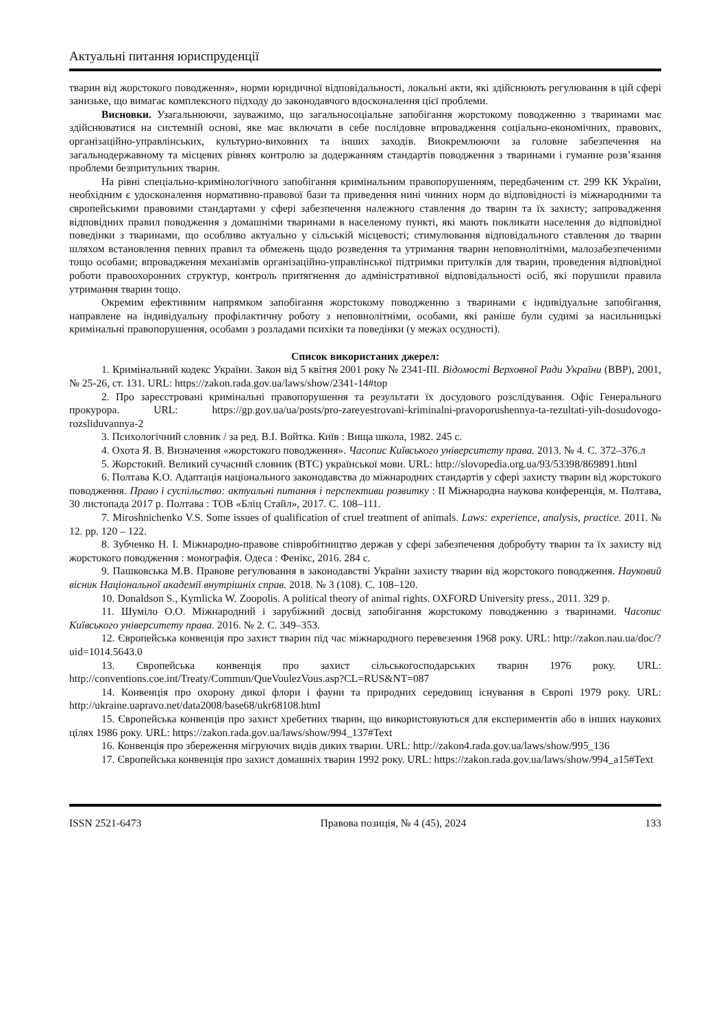Актуальні питання юриспруденції
тварин від жорстокого поводження», норми юридичної відповідальності, локальні акти, які здійснюють регулювання в цій сфері занизьке, що вимагає комплексного підходу до законодавчого вдосконалення цієї проблеми.
Висновки. Узагальнюючи, зауважимо, що загальносоціальне запобігання жорстокому поводженню з тваринами має здійснюватися на системній основі, яке має включати в себе послідовне впровадження соціально-економічних, правових, організаційно-управлінських, культурно-виховних та інших заходів. Виокремлюючи за головне забезпечення на загальнодержавному та місцевих рівнях контролю за додержанням стандартів поводження з тваринами і гуманне розв’язання проблеми безпритульних тварин.
На рівні спеціально-кримінологічного запобігання кримінальним правопорушенням, передбаченим ст. 299 КК України, необхідним є удосконалення нормативно-правової бази та приведення нині чинних норм до відповідності із міжнародними та європейськими правовими стандартами у сфері забезпечення належного ставлення до тварин та їх захисту; запровадження відповідних правил поводження з домашніми тваринами в населеному пункті, які мають покликати населення до відповідної поведінки з тваринами, що особливо актуально у сільській місцевості; стимулювання відповідального ставлення до тварин шляхом встановлення певних правил та обмежень щодо розведення та утримання тварин неповнолітніми, малозабезпеченими тощо особами; впровадження механізмів організаційно-управлінської підтримки притулків для тварин, проведення відповідної роботи правоохоронних структур, контроль притягнення до адміністративної відповідальності осіб, які порушили правила утримання тварин тощо.
Окремим ефективним напрямком запобігання жорстокому поводженню з тваринами є індивідуальне запобігання, направлене на індивідуальну профілактичну роботу з неповнолітніми, особами, які раніше були судимі за насильницькі кримінальні правопорушення, особами з розладами психіки та поведінки (у межах осудності).
Список використаних джерел:
1. Кримінальний кодекс України. Закон від 5 квітня 2001 року № 2341-III. Відомості Верховної Ради України (ВВР), 2001, № 25-26, ст. 131. URL: https://zakon.rada.gov.ua/laws/show/2341-14#top
2. Про зареєстровані кримінальні правопорушення та результати їх досудового розслідування. Офіс Генерального прокурора. URL: https://gp.gov.ua/ua/posts/pro-zareyestrovani-kriminalni-pravoporushennya-ta-rezultati-yih-dosudovogo-rozsliduvannya-2
3. Психологічний словник / за ред. В.І. Войтка. Київ : Вища школа, 1982. 245 с.
4. Охота Я. В. Визначення «жорстокого поводження». Часопис Київського університету права. 2013. № 4. С. 372–376.л
5. Жорстокий. Великий сучасний словник (ВТС) української мови. URL: http://slovopedia.org.ua/93/53398/869891.html
6. Полтава К.О. Адаптація національного законодавства до міжнародних стандартів у сфері захисту тварин від жорстокого поводження. Право і суспільство: актуальні питання і перспективи розвитку : II Міжнародна наукова конференція, м. Полтава, 30 листопада 2017 р. Полтава : ТОВ «Бліц Стайл», 2017. С. 108–111.
7. Miroshnichenko V.S. Some issues of qualification of cruel treatment of animals. Laws: experience, analysis, practice. 2011. № 12. pp. 120 – 122.
8. Зубченко Н. І. Міжнародно-правове співробітництво держав у сфері забезпечення добробуту тварин та їх захисту від жорстокого поводження : монографія. Одеса : Фенікс, 2016. 284 с.
9. Пашковська М.В. Правове регулювання в законодавстві України захисту тварин від жорстокого поводження. Науковий вісник Національної академії внутрішніх справ. 2018. № 3 (108). С. 108–120.
10. Donaldson S., Kymlicka W. Zoopolis. A political theory of animal rights. OXFORD University press., 2011. 329 p.
11. Шуміло О.О. Міжнародний і зарубіжний досвід запобігання жорстокому поводженню з тваринами. Часопис Київського університету права. 2016. № 2. С. 349–353.
12. Європейська конвенція про захист тварин під час міжнародного перевезення 1968 року. URL: http://zakon.nau.ua/doc/?uid=1014.5643.0
13. Європейська конвенція про захист сільськогосподарських тварин 1976 року. URL: http://conventions.coe.int/Treaty/Commun/QueVoulezVous.asp?CL=RUS&NT=087
14. Конвенція про охорону дикої флори і фауни та природних середовищ існування в Європі 1979 року. URL: http://ukraine.uapravo.net/data2008/base68/ukr68108.html
15. Європейська конвенція про захист хребетних тварин, що використовуються для експериментів або в інших наукових цілях 1986 року. URL: https://zakon.rada.gov.ua/laws/show/994_137#Text
16. Конвенція про збереження мігруючих видів диких тварин. URL: http://zakon4.rada.gov.ua/laws/show/995_136
17. Європейська конвенція про захист домашніх тварин 1992 року. URL: https://zakon.rada.gov.ua/laws/show/994_a15#Text
ISSN 2521-6473 Правова позиція, № 4 (45), 2024 133